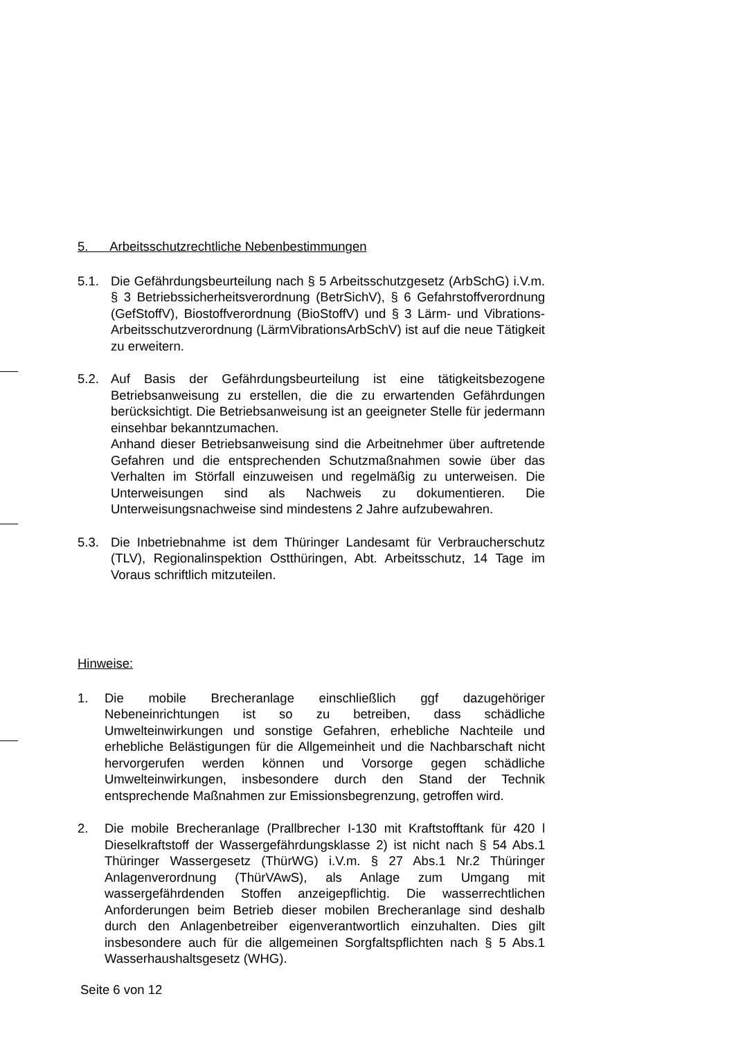5. Arbeitsschutzrechtliche Nebenbestimmungen
5.1. Die Gefährdungsbeurteilung nach § 5 Arbeitsschutzgesetz (ArbSchG) i.V.m. § 3 Betriebssicherheitsverordnung (BetrSichV), § 6 Gefahrstoffverordnung (GefStoffV), Biostoffverordnung (BioStoffV) und § 3 Lärm- und Vibrations-Arbeitsschutzverordnung (LärmVibrationsArbSchV) ist auf die neue Tätigkeit zu erweitern.
5.2. Auf Basis der Gefährdungsbeurteilung ist eine tätigkeitsbezogene Betriebsanweisung zu erstellen, die die zu erwartenden Gefährdungen berücksichtigt. Die Betriebsanweisung ist an geeigneter Stelle für jedermann einsehbar bekanntzumachen.
Anhand dieser Betriebsanweisung sind die Arbeitnehmer über auftretende Gefahren und die entsprechenden Schutzmaßnahmen sowie über das Verhalten im Störfall einzuweisen und regelmäßig zu unterweisen. Die Unterweisungen sind als Nachweis zu dokumentieren. Die Unterweisungsnachweise sind mindestens 2 Jahre aufzubewahren.
5.3. Die Inbetriebnahme ist dem Thüringer Landesamt für Verbraucherschutz (TLV), Regionalinspektion Ostthüringen, Abt. Arbeitsschutz, 14 Tage im Voraus schriftlich mitzuteilen.
Hinweise:
1. Die mobile Brecheranlage einschließlich ggf dazugehöriger Nebeneinrichtungen ist so zu betreiben, dass schädliche Umwelteinwirkungen und sonstige Gefahren, erhebliche Nachteile und erhebliche Belästigungen für die Allgemeinheit und die Nachbarschaft nicht hervorgerufen werden können und Vorsorge gegen schädliche Umwelteinwirkungen, insbesondere durch den Stand der Technik entsprechende Maßnahmen zur Emissionsbegrenzung, getroffen wird.
2. Die mobile Brecheranlage (Prallbrecher I-130 mit Kraftstofftank für 420 l Dieselkraftstoff der Wassergefährdungsklasse 2) ist nicht nach § 54 Abs.1 Thüringer Wassergesetz (ThürWG) i.V.m. § 27 Abs.1 Nr.2 Thüringer Anlagenverordnung (ThürVAwS), als Anlage zum Umgang mit wassergefährdenden Stoffen anzeigepflichtig. Die wasserrechtlichen Anforderungen beim Betrieb dieser mobilen Brecheranlage sind deshalb durch den Anlagenbetreiber eigenverantwortlich einzuhalten. Dies gilt insbesondere auch für die allgemeinen Sorgfaltspflichten nach § 5 Abs.1 Wasserhaushaltsgesetz (WHG).
Seite 6 von 12